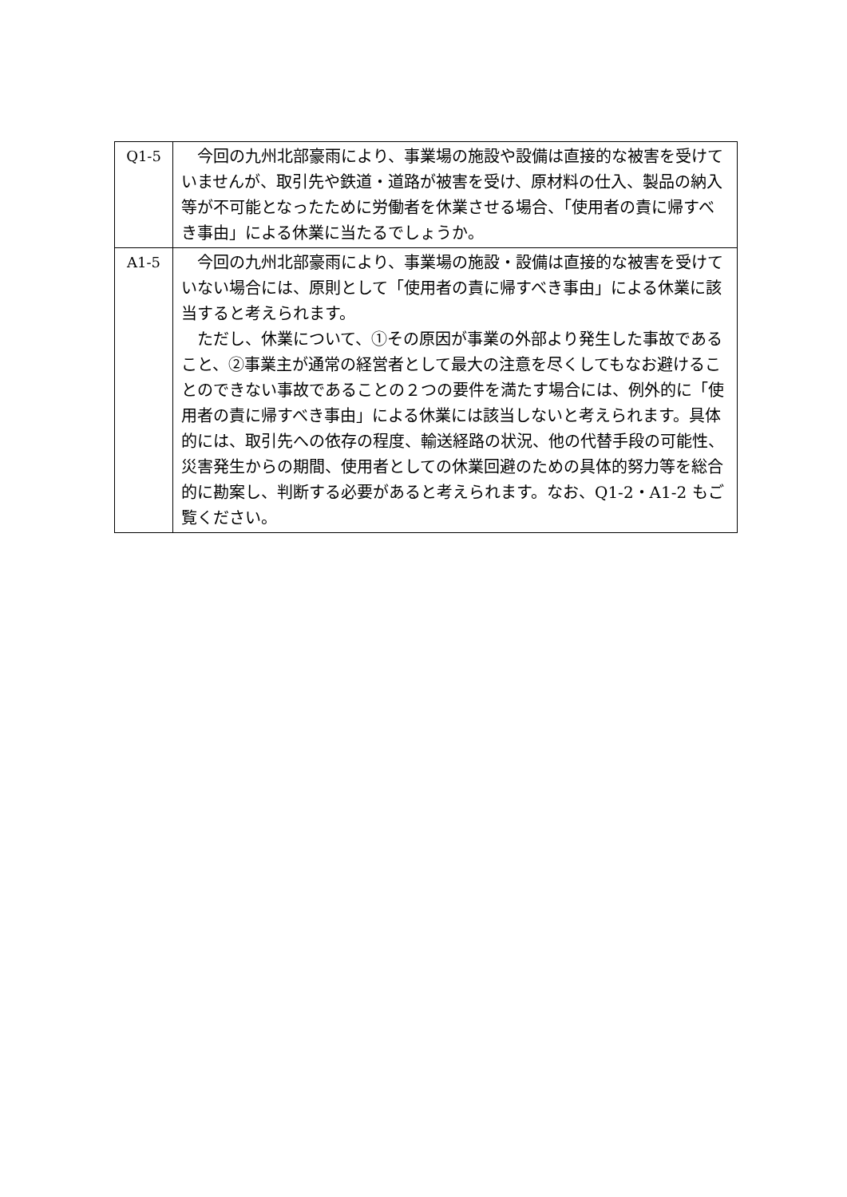| Q1-5 | 今回の九州北部豪雨により、事業場の施設や設備は直接的な被害を受けていませんが、取引先や鉄道・道路が被害を受け、原材料の仕入、製品の納入等が不可能となったために労働者を休業させる場合、「使用者の責に帰すべき事由」による休業に当たるでしょうか。 |
| A1-5 | 今回の九州北部豪雨により、事業場の施設・設備は直接的な被害を受けていない場合には、原則として「使用者の責に帰すべき事由」による休業に該当すると考えられます。 ただし、休業について、①その原因が事業の外部より発生した事故であること、②事業主が通常の経営者として最大の注意を尽くしてもなお避けることのできない事故であることの２つの要件を満たす場合には、例外的に「使用者の責に帰すべき事由」による休業には該当しないと考えられます。具体的には、取引先への依存の程度、輸送経路の状況、他の代替手段の可能性、災害発生からの期間、使用者としての休業回避のための具体的努力等を総合的に勘案し、判断する必要があると考えられます。なお、Q1-2・A1-2 もご覧ください。 |